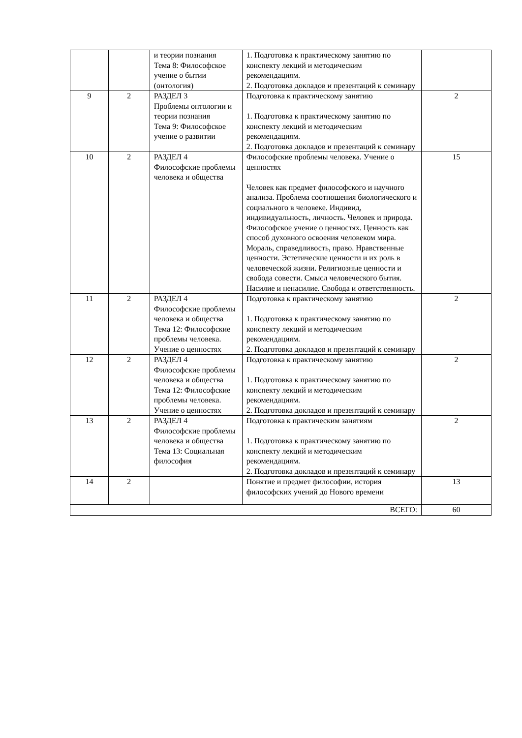| | | и теории познания Тема 8: Философское учение о бытии (онтология) | 1. Подготовка к практическому занятию по конспекту лекций и методическим рекомендациям. 2. Подготовка докладов и презентаций к семинару | |
| 9 | 2 | РАЗДЕЛ 3 Проблемы онтологии и теории познания Тема 9: Философское учение о развитии | Подготовка к практическому занятию 1. Подготовка к практическому занятию по конспекту лекций и методическим рекомендациям. 2. Подготовка докладов и презентаций к семинару | 2 |
| 10 | 2 | РАЗДЕЛ 4 Философские проблемы человека и общества | Философские проблемы человека. Учение о ценностях Человек как предмет философского и научного анализа. Проблема соотношения биологического и социального в человеке. Индивид, индивидуальность, личность. Человек и природа. Философское учение о ценностях. Ценность как способ духовного освоения человеком мира. Мораль, справедливость, право. Нравственные ценности. Эстетические ценности и их роль в человеческой жизни. Религиозные ценности и свобода совести. Смысл человеческого бытия. Насилие и ненасилие. Свобода и ответственность. | 15 |
| 11 | 2 | РАЗДЕЛ 4 Философские проблемы человека и общества Тема 12: Философские проблемы человека. Учение о ценностях | Подготовка к практическому занятию 1. Подготовка к практическому занятию по конспекту лекций и методическим рекомендациям. 2. Подготовка докладов и презентаций к семинару | 2 |
| 12 | 2 | РАЗДЕЛ 4 Философские проблемы человека и общества Тема 12: Философские проблемы человека. Учение о ценностях | Подготовка к практическому занятию 1. Подготовка к практическому занятию по конспекту лекций и методическим рекомендациям. 2. Подготовка докладов и презентаций к семинару | 2 |
| 13 | 2 | РАЗДЕЛ 4 Философские проблемы человека и общества Тема 13: Социальная философия | Подготовка к практическим занятиям 1. Подготовка к практическому занятию по конспекту лекций и методическим рекомендациям. 2. Подготовка докладов и презентаций к семинару | 2 |
| 14 | 2 | | Понятие и предмет философии, история философских учений до Нового времени | 13 |
| ВСЕГО: | | | | 60 |